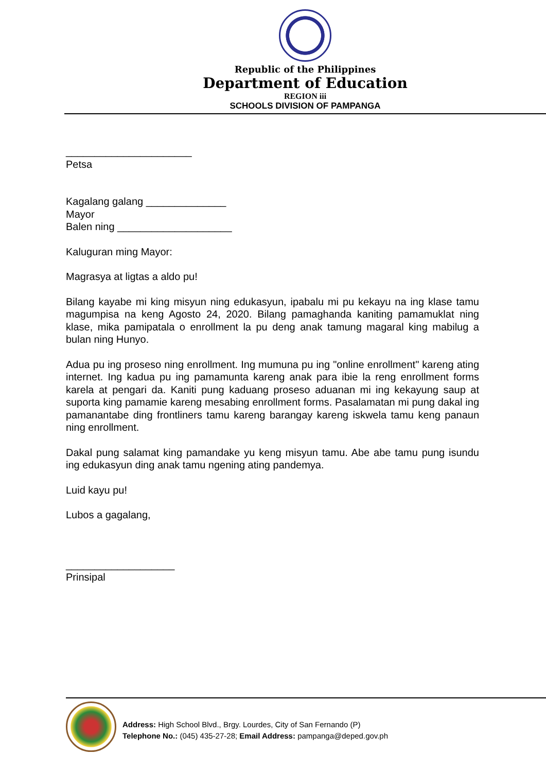Republic of the Philippines
Department of Education
REGION iii
SCHOOLS DIVISION OF PAMPANGA
______________________
Petsa
Kagalang galang ______________
Mayor
Balen ning ____________________
Kaluguran ming Mayor:
Magrasya at ligtas a aldo pu!
Bilang kayabe mi king misyun ning edukasyun, ipabalu mi pu kekayu na ing klase tamu magumpisa na keng Agosto 24, 2020. Bilang pamaghanda kaniting pamamuklat ning klase, mika pamipatala o enrollment la pu deng anak tamung magaral king mabilug a bulan ning Hunyo.
Adua pu ing proseso ning enrollment. Ing mumuna pu ing "online enrollment" kareng ating internet. Ing kadua pu ing pamamunta kareng anak para ibie la reng enrollment forms karela at pengari da. Kaniti pung kaduang proseso aduanan mi ing kekayung saup at suporta king pamamie kareng mesabing enrollment forms. Pasalamatan mi pung dakal ing pamanantabe ding frontliners tamu kareng barangay kareng iskwela tamu keng panaun ning enrollment.
Dakal pung salamat king pamandake yu keng misyun tamu. Abe abe tamu pung isundu ing edukasyun ding anak tamu ngening ating pandemya.
Luid kayu pu!
Lubos a gagalang,
___________________
Prinsipal
Address: High School Blvd., Brgy. Lourdes, City of San Fernando (P)
Telephone No.: (045) 435-27-28; Email Address: pampanga@deped.gov.ph